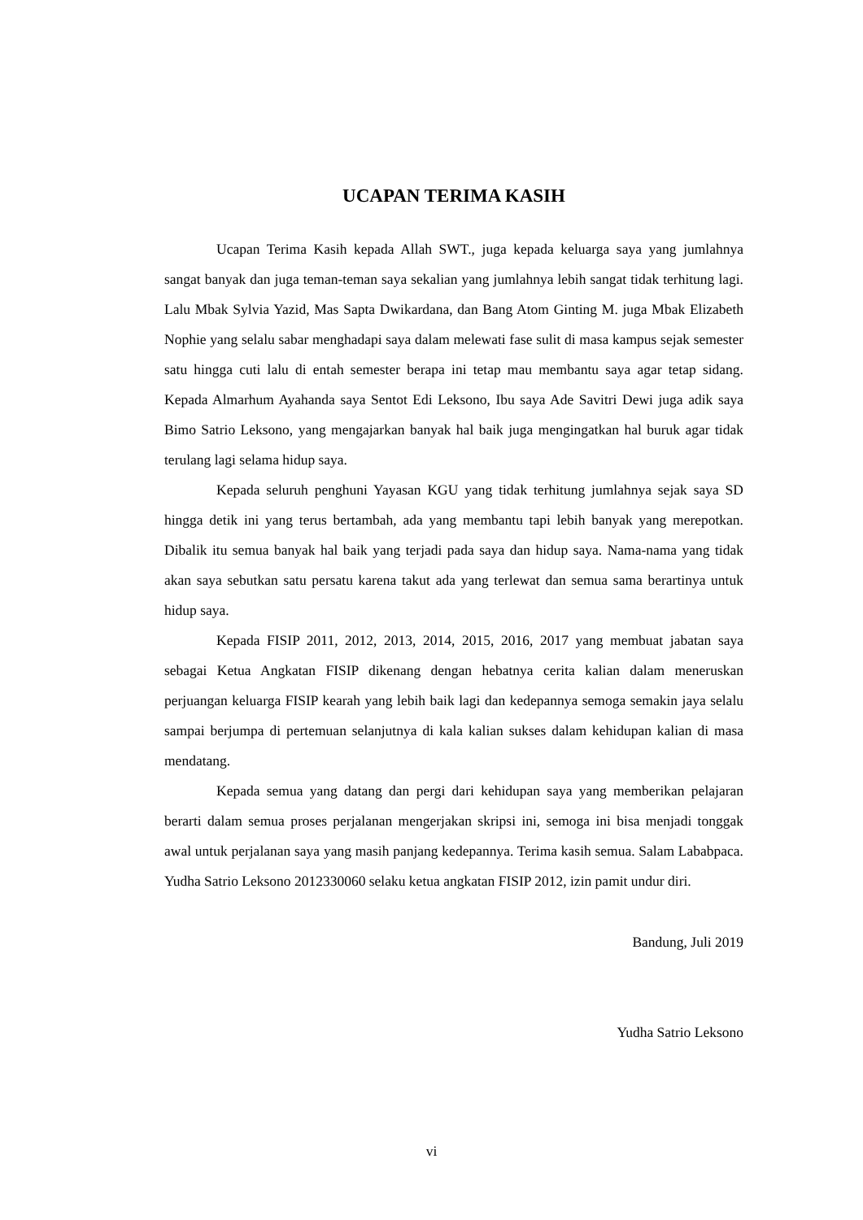UCAPAN TERIMA KASIH
Ucapan Terima Kasih kepada Allah SWT., juga kepada keluarga saya yang jumlahnya sangat banyak dan juga teman-teman saya sekalian yang jumlahnya lebih sangat tidak terhitung lagi. Lalu Mbak Sylvia Yazid, Mas Sapta Dwikardana, dan Bang Atom Ginting M. juga Mbak Elizabeth Nophie yang selalu sabar menghadapi saya dalam melewati fase sulit di masa kampus sejak semester satu hingga cuti lalu di entah semester berapa ini tetap mau membantu saya agar tetap sidang. Kepada Almarhum Ayahanda saya Sentot Edi Leksono, Ibu saya Ade Savitri Dewi juga adik saya Bimo Satrio Leksono, yang mengajarkan banyak hal baik juga mengingatkan hal buruk agar tidak terulang lagi selama hidup saya.
Kepada seluruh penghuni Yayasan KGU yang tidak terhitung jumlahnya sejak saya SD hingga detik ini yang terus bertambah, ada yang membantu tapi lebih banyak yang merepotkan. Dibalik itu semua banyak hal baik yang terjadi pada saya dan hidup saya. Nama-nama yang tidak akan saya sebutkan satu persatu karena takut ada yang terlewat dan semua sama berartinya untuk hidup saya.
Kepada FISIP 2011, 2012, 2013, 2014, 2015, 2016, 2017 yang membuat jabatan saya sebagai Ketua Angkatan FISIP dikenang dengan hebatnya cerita kalian dalam meneruskan perjuangan keluarga FISIP kearah yang lebih baik lagi dan kedepannya semoga semakin jaya selalu sampai berjumpa di pertemuan selanjutnya di kala kalian sukses dalam kehidupan kalian di masa mendatang.
Kepada semua yang datang dan pergi dari kehidupan saya yang memberikan pelajaran berarti dalam semua proses perjalanan mengerjakan skripsi ini, semoga ini bisa menjadi tonggak awal untuk perjalanan saya yang masih panjang kedepannya. Terima kasih semua. Salam Lababpaca. Yudha Satrio Leksono 2012330060 selaku ketua angkatan FISIP 2012, izin pamit undur diri.
Bandung, Juli 2019
Yudha Satrio Leksono
vi